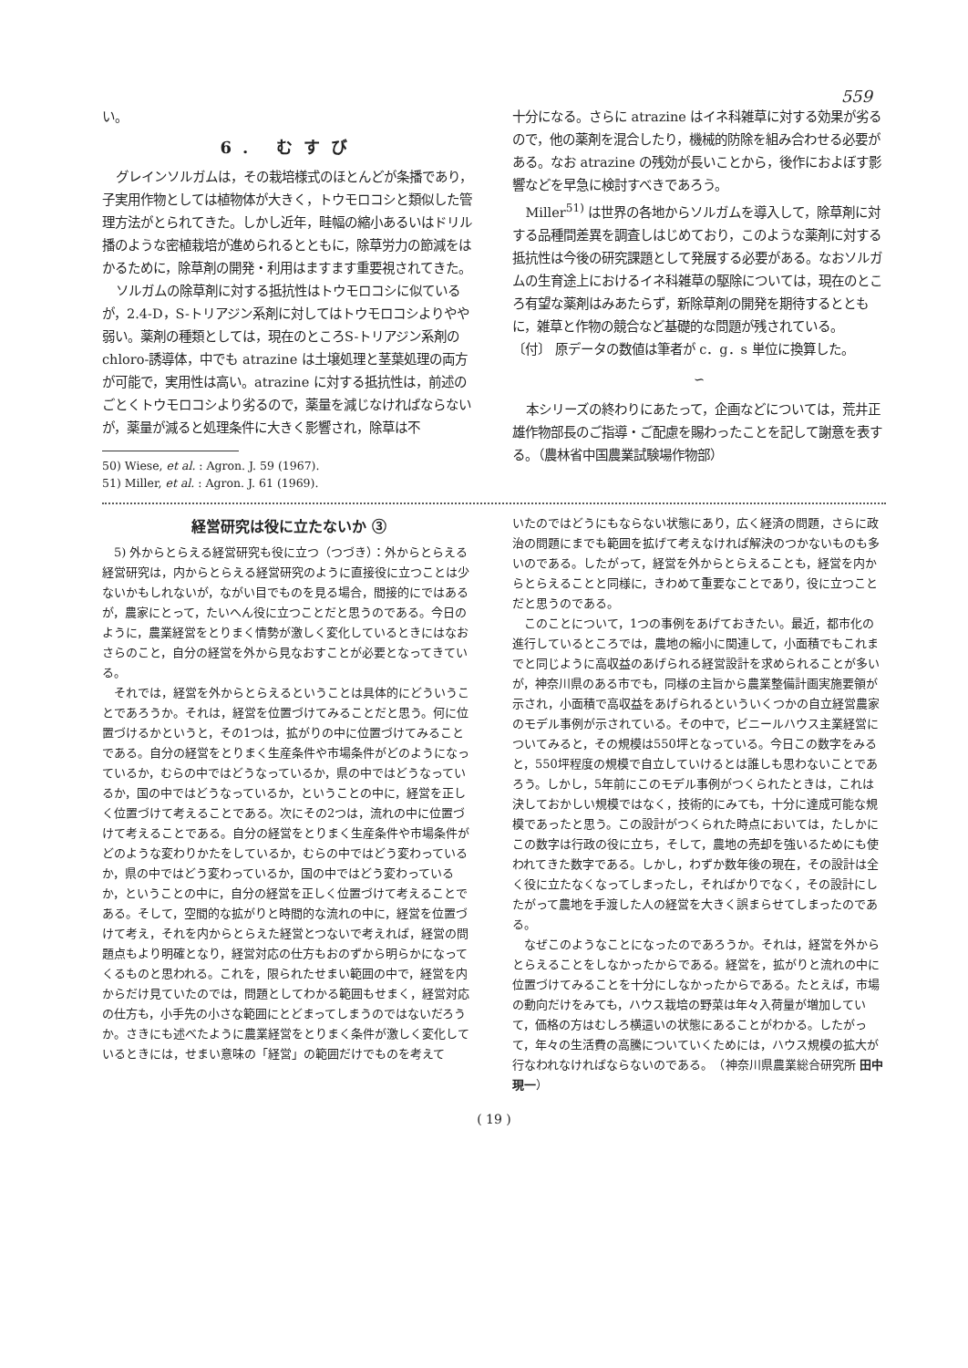559
い。
6. むすび
グレインソルガムは，その栽培様式のほとんどが条播であり，子実用作物としては植物体が大きく，トウモロコシと類似した管理方法がとられてきた。しかし近年，畦幅の縮小あるいはドリル播のような密植栽培が進められるとともに，除草労力の節減をはかるために，除草剤の開発・利用はますます重要視されてきた。
ソルガムの除草剤に対する抵抗性はトウモロコシに似ているが，2.4-D，S-トリアジン系剤に対してはトウモロコシよりやや弱い。薬剤の種類としては，現在のところS-トリアジン系剤の chloro-誘導体，中でも atrazine は土壌処理と茎葉処理の両方が可能で，実用性は高い。atrazine に対する抵抗性は，前述のごとくトウモロコシより劣るので，薬量を減じなければならないが，薬量が減ると処理条件に大きく影響され，除草は不
50) Wiese, et al. : Agron. J. 59 (1967).
51) Miller, et al. : Agron. J. 61 (1969).
十分になる。さらに atrazine はイネ科雑草に対する効果が劣るので，他の薬剤を混合したり，機械的防除を組み合わせる必要がある。なお atrazine の残効が長いことから，後作におよぼす影響などを早急に検討すべきであろう。
Miller<sup>51)</sup> は世界の各地からソルガムを導入して，除草剤に対する品種間差異を調査しはじめており，このような薬剤に対する抵抗性は今後の研究課題として発展する必要がある。なおソルガムの生育途上におけるイネ科雑草の駆除については，現在のところ有望な薬剤はみあたらず，新除草剤の開発を期待するとともに，雑草と作物の競合など基礎的な問題が残されている。
〔付〕 原データの数値は筆者が c．g．s 単位に換算した。
∽
本シリーズの終わりにあたって，企画などについては，荒井正雄作物部長のご指導・ご配慮を賜わったことを記して謝意を表する。（農林省中国農業試験場作物部）
経営研究は役に立たないか ③
5) 外からとらえる経営研究も役に立つ（つづき）：外からとらえる経営研究は，内からとらえる経営研究のように直接役に立つことは少ないかもしれないが，ながい目でものを見る場合，間接的にではあるが，農家にとって，たいへん役に立つことだと思うのである。今日のように，農業経営をとりまく情勢が激しく変化しているときにはなおさらのこと，自分の経営を外から見なおすことが必要となってきている。
それでは，経営を外からとらえるということは具体的にどういうことであろうか。それは，経営を位置づけてみることだと思う。何に位置づけるかというと，その1つは，拡がりの中に位置づけてみることである。自分の経営をとりまく生産条件や市場条件がどのようになっているか，むらの中ではどうなっているか，県の中ではどうなっているか，国の中ではどうなっているか，ということの中に，経営を正しく位置づけて考えることである。次にその2つは，流れの中に位置づけて考えることである。自分の経営をとりまく生産条件や市場条件がどのような変わりかたをしているか，むらの中ではどう変わっているか，県の中ではどう変わっているか，国の中ではどう変わっているか，ということの中に，自分の経営を正しく位置づけて考えることである。そして，空間的な拡がりと時間的な流れの中に，経営を位置づけて考え，それを内からとらえた経営とつないで考えれば，経営の問題点もより明確となり，経営対応の仕方もおのずから明らかになってくるものと思われる。これを，限られたせまい範囲の中で，経営を内からだけ見ていたのでは，問題としてわかる範囲もせまく，経営対応の仕方も，小手先の小さな範囲にとどまってしまうのではないだろうか。さきにも述べたように農業経営をとりまく条件が激しく変化しているときには，せまい意味の「経営」の範囲だけでものを考えて
いたのではどうにもならない状態にあり，広く経済の問題，さらに政治の問題にまでも範囲を拡げて考えなければ解決のつかないものも多いのである。したがって，経営を外からとらえることも，経営を内からとらえることと同様に，きわめて重要なことであり，役に立つことだと思うのである。
このことについて，1つの事例をあげておきたい。最近，都市化の進行しているところでは，農地の縮小に関連して，小面積でもこれまでと同じように高収益のあげられる経営設計を求められることが多いが，神奈川県のある市でも，同様の主旨から農業整備計画実施要領が示され，小面積で高収益をあげられるといういくつかの自立経営農家のモデル事例が示されている。その中で，ビニールハウス主業経営についてみると，その規模は550坪となっている。今日この数字をみると，550坪程度の規模で自立していけるとは誰しも思わないことであろう。しかし，5年前にこのモデル事例がつくられたときは，これは決しておかしい規模ではなく，技術的にみても，十分に達成可能な規模であったと思う。この設計がつくられた時点においては，たしかにこの数字は行政の役に立ち，そして，農地の売却を強いるためにも使われてきた数字である。しかし，わずか数年後の現在，その設計は全く役に立たなくなってしまったし，そればかりでなく，その設計にしたがって農地を手渡した人の経営を大きく誤まらせてしまったのである。
なぜこのようなことになったのであろうか。それは，経営を外からとらえることをしなかったからである。経営を，拡がりと流れの中に位置づけてみることを十分にしなかったからである。たとえば，市場の動向だけをみても，ハウス栽培の野菜は年々入荷量が増加していて，価格の方はむしろ横這いの状態にあることがわかる。したがって，年々の生活費の高騰についていくためには，ハウス規模の拡大が行なわれなければならないのである。　（神奈川県農業総合研究所 田中現一）
( 19 )